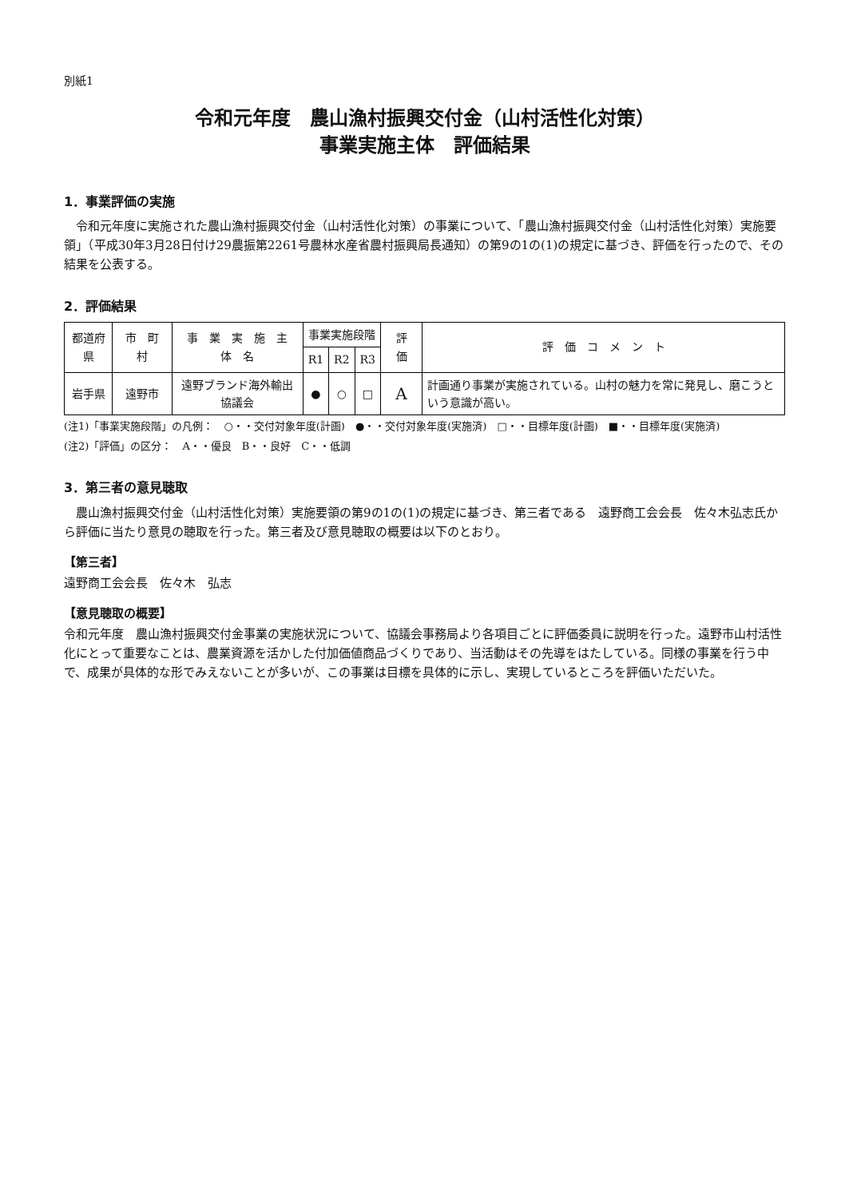別紙1
令和元年度　農山漁村振興交付金（山村活性化対策）
事業実施主体　評価結果
1．事業評価の実施
令和元年度に実施された農山漁村振興交付金（山村活性化対策）の事業について、「農山漁村振興交付金（山村活性化対策）実施要領」（平成30年3月28日付け29農振第2261号農林水産省農村振興局長通知）の第9の1の(1)の規定に基づき、評価を行ったので、その結果を公表する。
2．評価結果
| 都道府県 | 市 町 村 | 事 業 実 施 主 体 名 | 事業実施段階 | | | 評 価 | 評 価 コ メ ン ト |
| --- | --- | --- | --- | --- | --- | --- | --- |
| | | | R1 | R2 | R3 | | |
| 岩手県 | 遠野市 | 遠野ブランド海外輸出協議会 | ● | ○ | □ | A | 計画通り事業が実施されている。山村の魅力を常に発見し、磨こうという意識が高い。 |
(注1)「事業実施段階」の凡例：　○・・交付対象年度(計画)　●・・交付対象年度(実施済)　□・・目標年度(計画)　■・・目標年度(実施済)
(注2)「評価」の区分：　A・・優良　B・・良好　C・・低調
3．第三者の意見聴取
農山漁村振興交付金（山村活性化対策）実施要領の第9の1の(1)の規定に基づき、第三者である　遠野商工会会長　佐々木弘志氏から評価に当たり意見の聴取を行った。第三者及び意見聴取の概要は以下のとおり。
【第三者】
遠野商工会会長　佐々木　弘志
【意見聴取の概要】
令和元年度　農山漁村振興交付金事業の実施状況について、協議会事務局より各項目ごとに評価委員に説明を行った。遠野市山村活性化にとって重要なことは、農業資源を活かした付加価値商品づくりであり、当活動はその先導をはたしている。同様の事業を行う中で、成果が具体的な形でみえないことが多いが、この事業は目標を具体的に示し、実現しているところを評価いただいた。